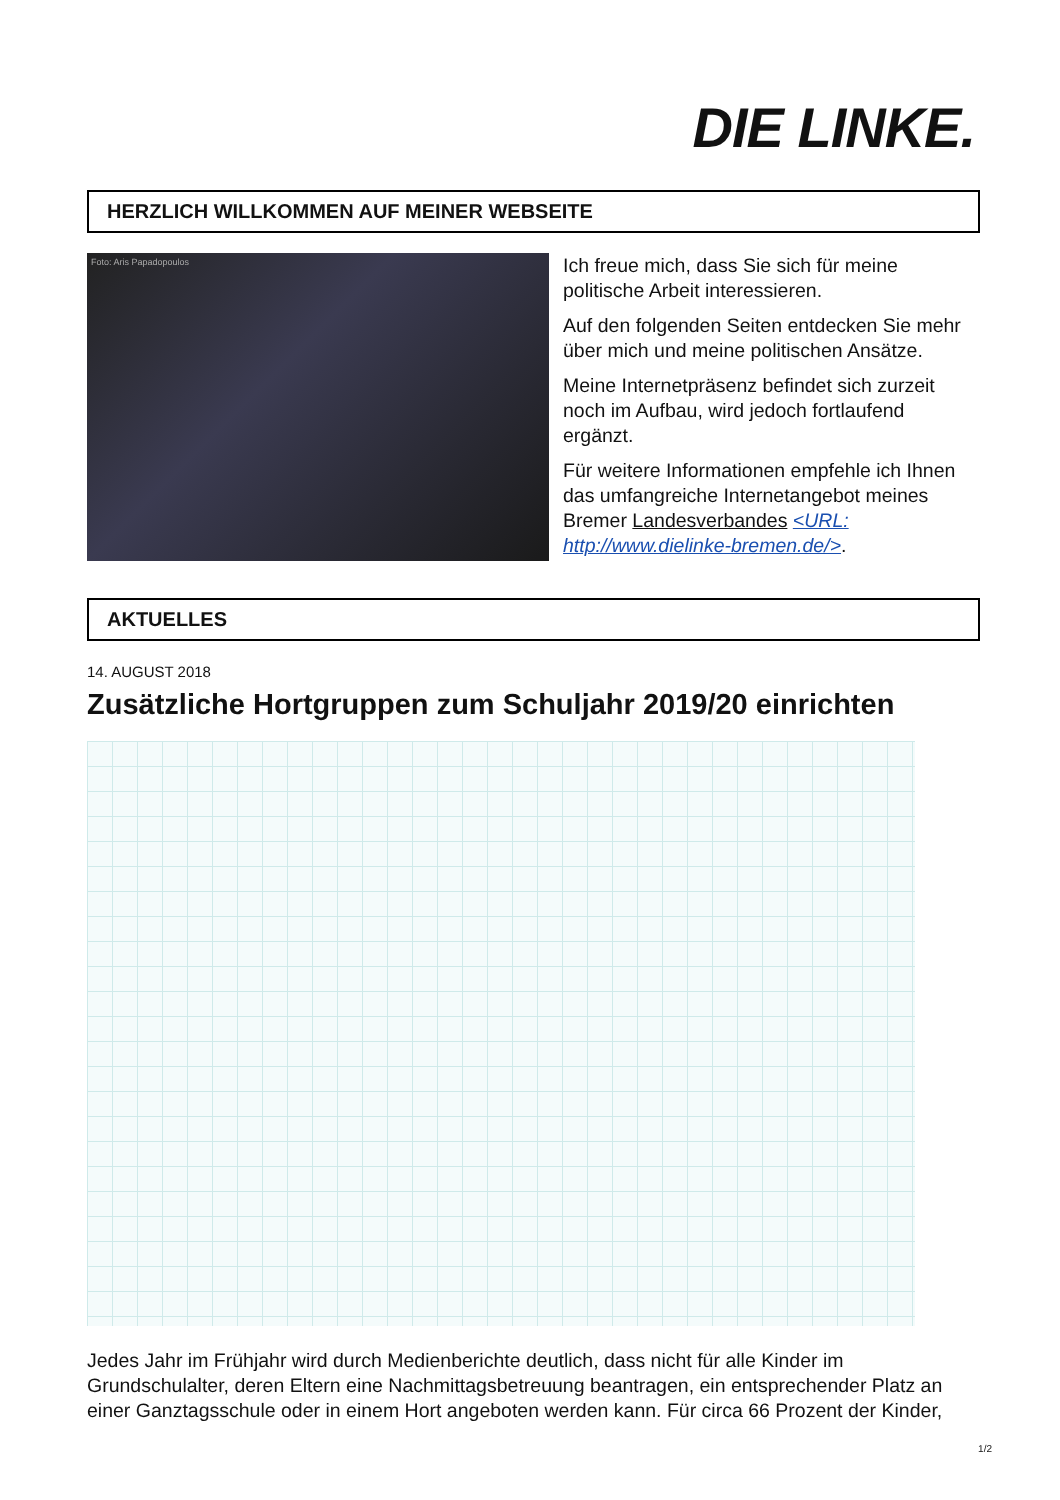DIE LINKE.
HERZLICH WILLKOMMEN AUF MEINER WEBSEITE
Foto: Aris Papadopoulos
Ich freue mich, dass Sie sich für meine politische Arbeit interessieren.
Auf den folgenden Seiten entdecken Sie mehr über mich und meine politischen Ansätze.
Meine Internetpräsenz befindet sich zurzeit noch im Aufbau, wird jedoch fortlaufend ergänzt.
Für weitere Informationen empfehle ich Ihnen das umfangreiche Internetangebot meines Bremer Landesverbandes <URL: http://www.dielinke-bremen.de/>.
AKTUELLES
14. AUGUST 2018
Zusätzliche Hortgruppen zum Schuljahr 2019/20 einrichten
Jedes Jahr im Frühjahr wird durch Medienberichte deutlich, dass nicht für alle Kinder im Grundschulalter, deren Eltern eine Nachmittagsbetreuung beantragen, ein entsprechender Platz an einer Ganztagsschule oder in einem Hort angeboten werden kann. Für circa 66 Prozent der Kinder,
1/2